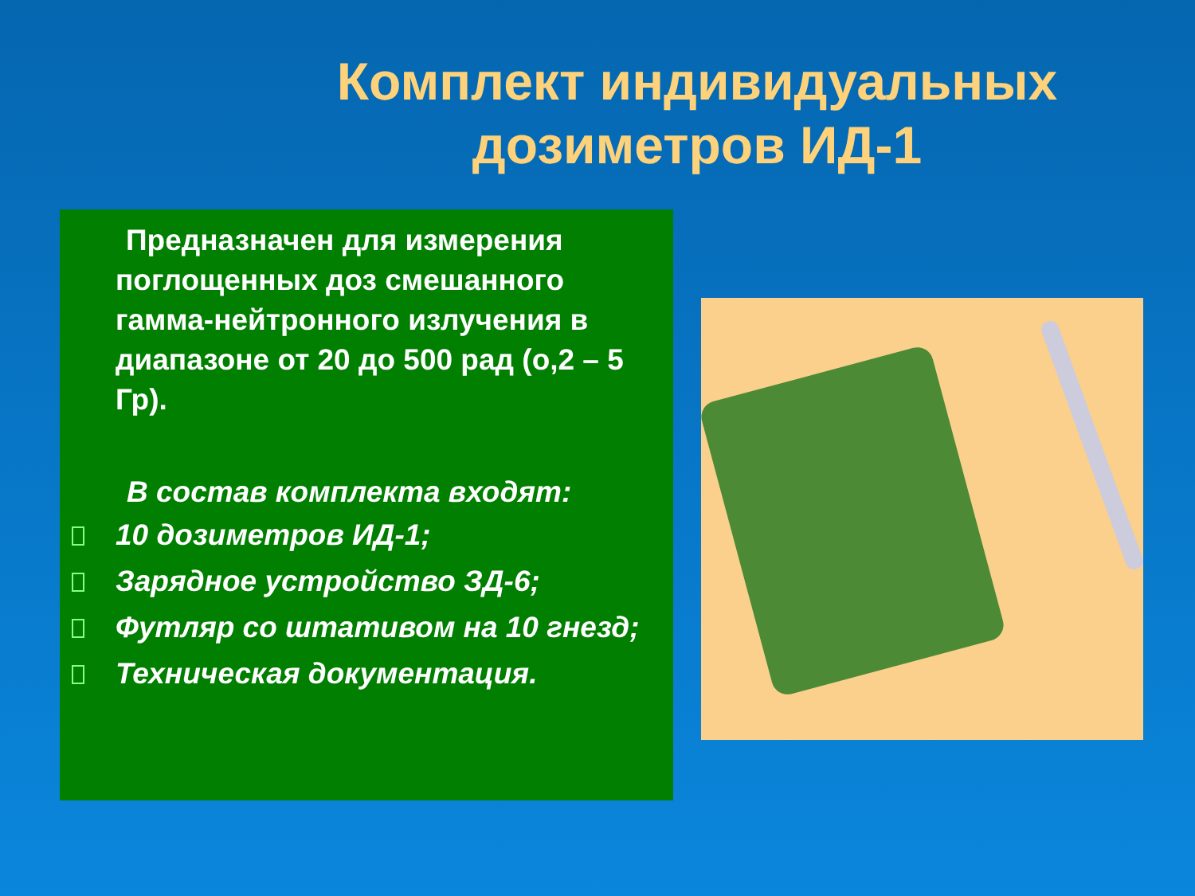Комплект индивидуальных
дозиметров ИД-1
Предназначен для измерения поглощенных доз смешанного гамма-нейтронного излучения в диапазоне от 20 до 500 рад (о,2 – 5 Гр).
В состав комплекта входят:
10 дозиметров ИД-1;
Зарядное устройство ЗД-6;
Футляр со штативом на 10 гнезд;
Техническая документация.